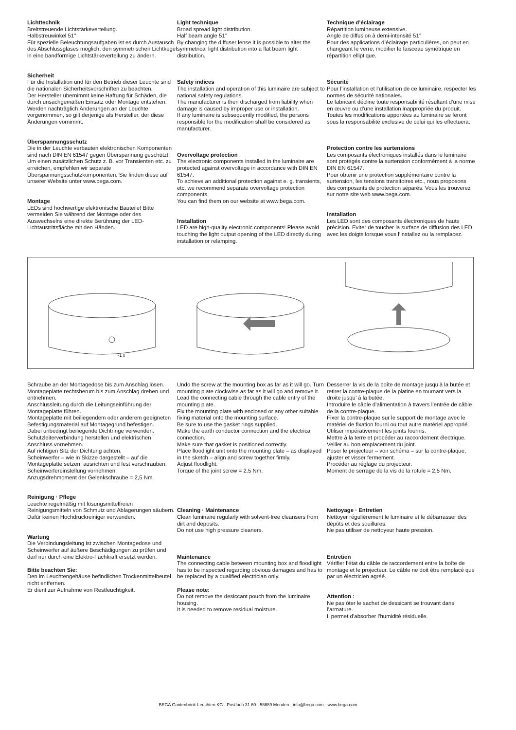Lichttechnik
Breitstreuende Lichtstärkeverteilung.
Halbstreuwinkel 51°
Für spezielle Beleuchtungsaufgaben ist es durch Austausch des Abschlussglases möglich, den symmetrischen Lichtkegel in eine bandförmige Lichtstärkeverteilung zu ändern.
Sicherheit
Für die Installation und für den Betrieb dieser Leuchte sind die nationalen Sicherheitsvorschriften zu beachten.
Der Hersteller übernimmt keine Haftung für Schäden, die durch unsachgemäßen Einsatz oder Montage entstehen.
Werden nachträglich Änderungen an der Leuchte vorgenommen, so gilt derjenige als Hersteller, der diese Änderungen vornimmt.
Überspannungsschutz
Die in der Leuchte verbauten elektronischen Komponenten sind nach DIN EN 61547 gegen Überspannung geschützt.
Um einen zusätzlichen Schutz z. B. vor Transienten etc. zu erreichen, empfehlen wir separate Überspannungsschutzkomponenten. Sie finden diese auf unserer Website unter www.bega.com.
Montage
LEDs sind hochwertige elektronische Bauteile! Bitte vermeiden Sie während der Montage oder des Auswechselns eine direkte Berührung der LED-Lichtaustrittsfläche mit den Händen.
Light technique
Broad spread light distribution.
Half beam angle 51°
By changing the diffuser lense it is possible to alter the symmetrical light distribution into a flat beam light distribution.
Safety indices
The installation and operation of this luminaire are subject to national safety regulations.
The manufacturer is then discharged from liability when damage is caused by improper use or installation.
If any luminaire is subsequently modified, the persons responsible for the modification shall be considered as manufacturer.
Overvoltage protection
The electronic components installed in the luminaire are protected against overvoltage in accordance with DIN EN 61547.
To achieve an additional protection against e. g. transients, etc. we recommend separate overvoltage protection components.
You can find them on our website at www.bega.com.
Installation
LED are high-quality electronic components! Please avoid touching the light output opening of the LED directly during installation or relamping.
Technique d’éclairage
Répartition lumineuse extensive.
Angle de diffusion à demi-intensité 51°
Pour des applications d’éclairage particulières, on peut en changeant le verre, modifier le faisceau symétrique en répartition elliptique.
Sécurité
Pour l’installation et l’utilisation de ce luminaire, respecter les normes de sécurité nationales.
Le fabricant décline toute responsabilité résultant d’une mise en œuvre ou d’une installation inappropriée du produit.
Toutes les modifications apportées au luminaire se feront sous la responsabilité exclusive de celui qui les effectuera.
Protection contre les surtensions
Les composants électroniques installés dans le luminaire sont protégés contre la surtension conformément à la norme DIN EN 61547.
Pour obtenir une protection supplémentaire contre la surtension, les tensions transitoires etc., nous proposons des composants de protection séparés. Vous les trouverez sur notre site web www.bega.com.
Installation
Les LED sont des composants électroniques de haute précision. Eviter de toucher la surface de diffusion des LED avec les doigts lorsque vous l’installez ou la remplacez.
~1 x
Schraube an der Montagedose bis zum Anschlag lösen. Montageplatte rechtsherum bis zum Anschlag drehen und entnehmen.
Anschlussleitung durch die Leitungs­einführung der Montageplatte führen.
Montageplatte mit beiliegendem oder anderem geeigneten Befestigungsmaterial auf Montagegrund befestigen.
Dabei unbedingt beiliegende Dichtringe verwenden.
Schutzleiterverbindung herstellen und elektrischen Anschluss vornehmen.
Auf richtigen Sitz der Dichtung achten.
Scheinwerfer – wie in Skizze dargestellt – auf die Montageplatte setzen, ausrichten und fest verschrauben.
Scheinwerfereinstellung vornehmen.
Anzugsdrehmoment der Gelenkschraube = 2,5 Nm.
Reinigung · Pflege
Leuchte regelmäßig mit lösungsmittelfreien Reinigungsmitteln von Schmutz und Ablagerungen säubern.
Dafür keinen Hochdruckreiniger verwenden.
Wartung
Die Verbindungsleitung ist zwischen Montagedose und Scheinwerfer auf äußere Beschädigungen zu prüfen und darf nur durch eine Elektro-Fachkraft ersetzt werden.
Bitte beachten Sie:
Den im Leuchtengehäuse befindlichen Trockenmittelbeutel nicht entfernen.
Er dient zur Aufnahme von Restfeuchtigkeit.
Undo the screw at the mounting box as far as it will go. Turn mounting plate clockwise as far as it will go and remove it.
Lead the connecting cable through the cable entry of the mounting plate.
Fix the mounting plate with enclosed or any other suitable fixing material onto the mounting surface.
Be sure to use the gasket rings supplied.
Make the earth conductor connection and the electrical connection.
Make sure that gasket is positioned correctly.
Place floodlight unit onto the mounting plate – as displayed in the sketch – align and screw together firmly.
Adjust floodlight.
Torque of the joint screw = 2.5 Nm.
Cleaning · Maintenance
Clean luminaire regularly with solvent-free cleansers from dirt and deposits.
Do not use high pressure cleaners.
Maintenance
The connecting cable between mounting box and floodlight has to be inspected regarding obvious damages and has to be replaced by a qualified electrician only.
Please note:
Do not remove the desiccant pouch from the luminaire housing.
It is needed to remove residual moisture.
Desserrer la vis de la boîte de montage jusqu’à la butée et retirer la contre-plaque de la platine en tournant vers la droite jusqu’ à la butée.
Introduire le câble d’alimentation à travers l’entrée de câble de la contre-plaque.
Fixer la contre-plaque sur le support de montage avec le matériel de fixation fourni ou tout autre matériel approprié.
Utiliser impérativement les joints fournis.
Mettre à la terre et procéder au raccordement électrique.
Veiller au bon emplacement du joint.
Poser le projecteur – voir schéma – sur la contre-plaque, ajuster et visser fermement.
Procéder au réglage du projecteur.
Moment de serrage de la vis de la rotule = 2,5 Nm.
Nettoyage · Entretien
Nettoyer régulièrement le luminaire et le débarrasser des dépôts et des souillures.
Ne pas utiliser de nettoyeur haute pression.
Entretien
Vérifier l’état du câble de raccordement entre la boîte de montage et le projecteur. Le câble ne doit être remplacé que par un électricien agréé.
Attention :
Ne pas ôter le sachet de dessicant se trouvant dans l’armature.
Il permet d’absorber l’humidité résiduelle.
BEGA Gantenbrink-Leuchten KG · Postfach 31 60 · 58689 Menden · info@bega.com · www.bega.com